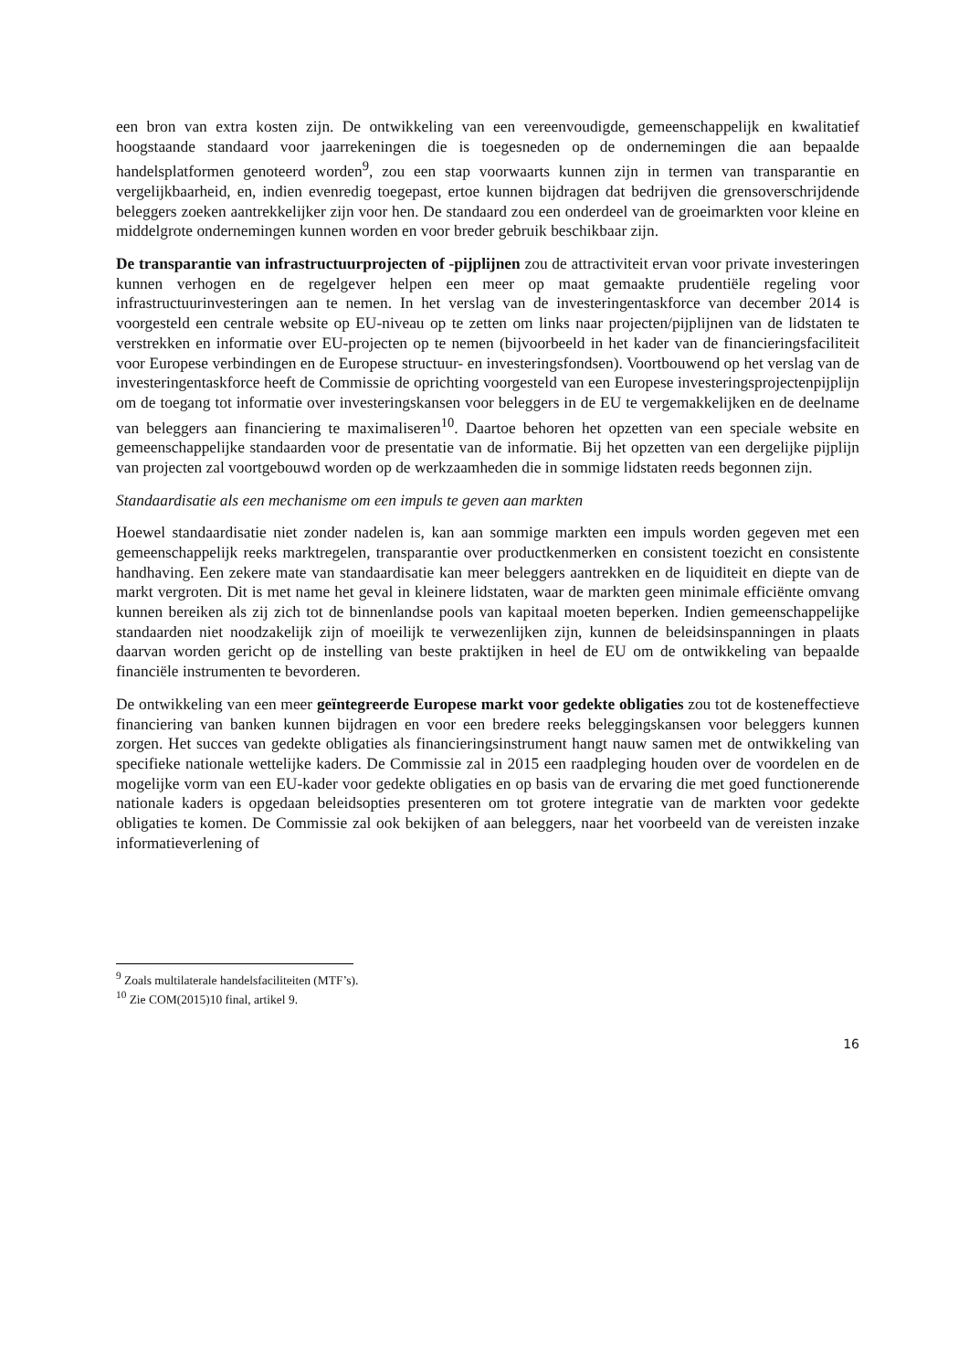een bron van extra kosten zijn. De ontwikkeling van een vereenvoudigde, gemeenschappelijk en kwalitatief hoogstaande standaard voor jaarrekeningen die is toegesneden op de ondernemingen die aan bepaalde handelsplatformen genoteerd worden<sup>9</sup>, zou een stap voorwaarts kunnen zijn in termen van transparantie en vergelijkbaarheid, en, indien evenredig toegepast, ertoe kunnen bijdragen dat bedrijven die grensoverschrijdende beleggers zoeken aantrekkelijker zijn voor hen. De standaard zou een onderdeel van de groeimarkten voor kleine en middelgrote ondernemingen kunnen worden en voor breder gebruik beschikbaar zijn.
De transparantie van infrastructuurprojecten of -pijplijnen zou de attractiviteit ervan voor private investeringen kunnen verhogen en de regelgever helpen een meer op maat gemaakte prudentiële regeling voor infrastructuurinvesteringen aan te nemen. In het verslag van de investeringentaskforce van december 2014 is voorgesteld een centrale website op EU-niveau op te zetten om links naar projecten/pijplijnen van de lidstaten te verstrekken en informatie over EU-projecten op te nemen (bijvoorbeeld in het kader van de financieringsfaciliteit voor Europese verbindingen en de Europese structuur- en investeringsfondsen). Voortbouwend op het verslag van de investeringentaskforce heeft de Commissie de oprichting voorgesteld van een Europese investeringsprojectenpijplijn om de toegang tot informatie over investeringskansen voor beleggers in de EU te vergemakkelijken en de deelname van beleggers aan financiering te maximaliseren<sup>10</sup>. Daartoe behoren het opzetten van een speciale website en gemeenschappelijke standaarden voor de presentatie van de informatie. Bij het opzetten van een dergelijke pijplijn van projecten zal voortgebouwd worden op de werkzaamheden die in sommige lidstaten reeds begonnen zijn.
Standaardisatie als een mechanisme om een impuls te geven aan markten
Hoewel standaardisatie niet zonder nadelen is, kan aan sommige markten een impuls worden gegeven met een gemeenschappelijk reeks marktregelen, transparantie over productkenmerken en consistent toezicht en consistente handhaving. Een zekere mate van standaardisatie kan meer beleggers aantrekken en de liquiditeit en diepte van de markt vergroten. Dit is met name het geval in kleinere lidstaten, waar de markten geen minimale efficiënte omvang kunnen bereiken als zij zich tot de binnenlandse pools van kapitaal moeten beperken. Indien gemeenschappelijke standaarden niet noodzakelijk zijn of moeilijk te verwezenlijken zijn, kunnen de beleidsinspanningen in plaats daarvan worden gericht op de instelling van beste praktijken in heel de EU om de ontwikkeling van bepaalde financiële instrumenten te bevorderen.
De ontwikkeling van een meer geïntegreerde Europese markt voor gedekte obligaties zou tot de kosteneffectieve financiering van banken kunnen bijdragen en voor een bredere reeks beleggingskansen voor beleggers kunnen zorgen. Het succes van gedekte obligaties als financieringsinstrument hangt nauw samen met de ontwikkeling van specifieke nationale wettelijke kaders. De Commissie zal in 2015 een raadpleging houden over de voordelen en de mogelijke vorm van een EU-kader voor gedekte obligaties en op basis van de ervaring die met goed functionerende nationale kaders is opgedaan beleidsopties presenteren om tot grotere integratie van de markten voor gedekte obligaties te komen. De Commissie zal ook bekijken of aan beleggers, naar het voorbeeld van de vereisten inzake informatieverlening of
<sup>9</sup> Zoals multilaterale handelsfaciliteiten (MTF’s).
<sup>10</sup> Zie COM(2015)10 final, artikel 9.
16